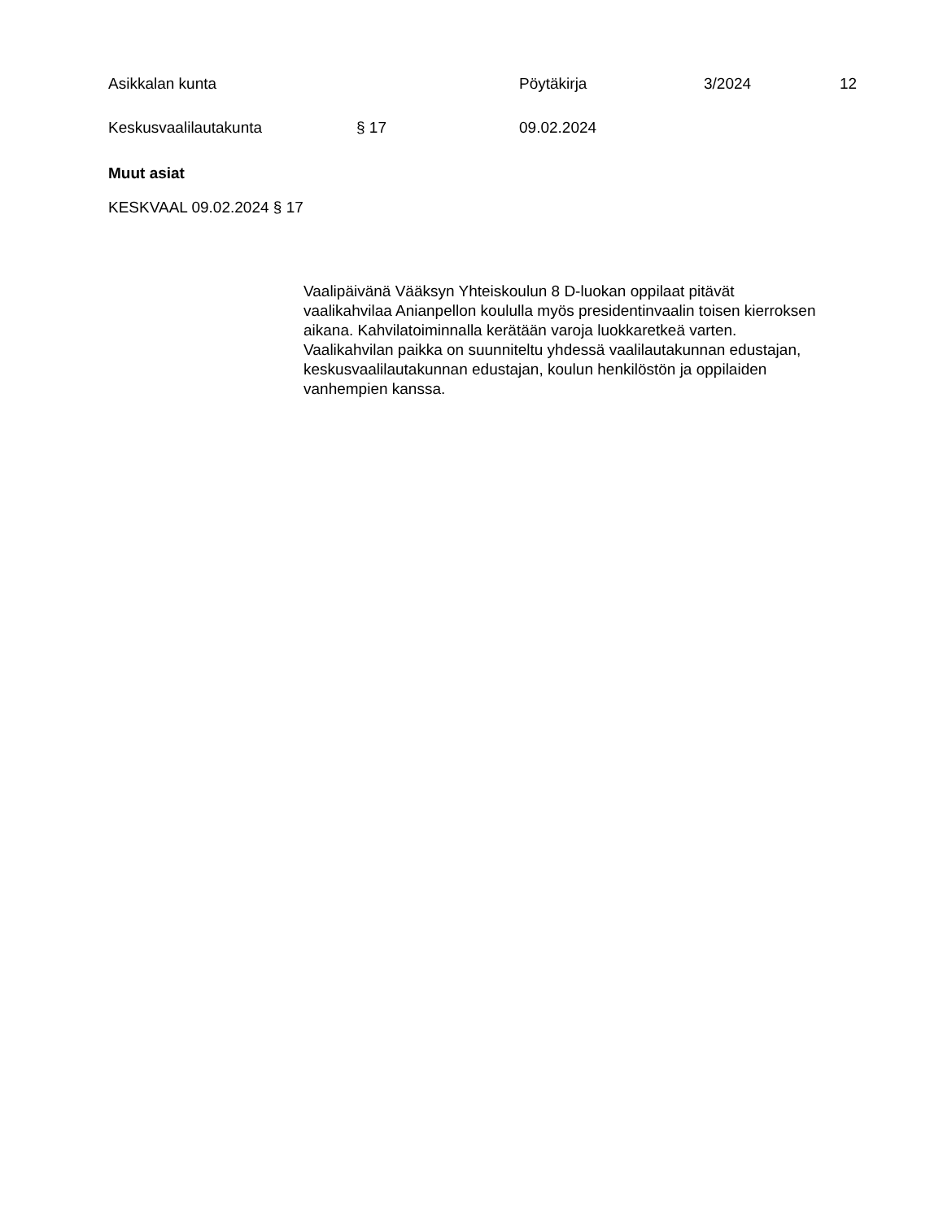Asikkalan kunta Pöytäkirja 3/2024 12
Keskusvaalilautakunta § 17 09.02.2024
Muut asiat
KESKVAAL 09.02.2024 § 17
Vaalipäivänä Vääksyn Yhteiskoulun 8 D-luokan oppilaat pitävät vaalikahvilaa Anianpellon koululla myös presidentinvaalin toisen kierroksen aikana. Kahvilatoiminnalla kerätään varoja luokkaretkeä varten. Vaalikahvilan paikka on suunniteltu yhdessä vaalilautakunnan edustajan, keskusvaalilautakunnan edustajan, koulun henkilöstön ja oppilaiden vanhempien kanssa.